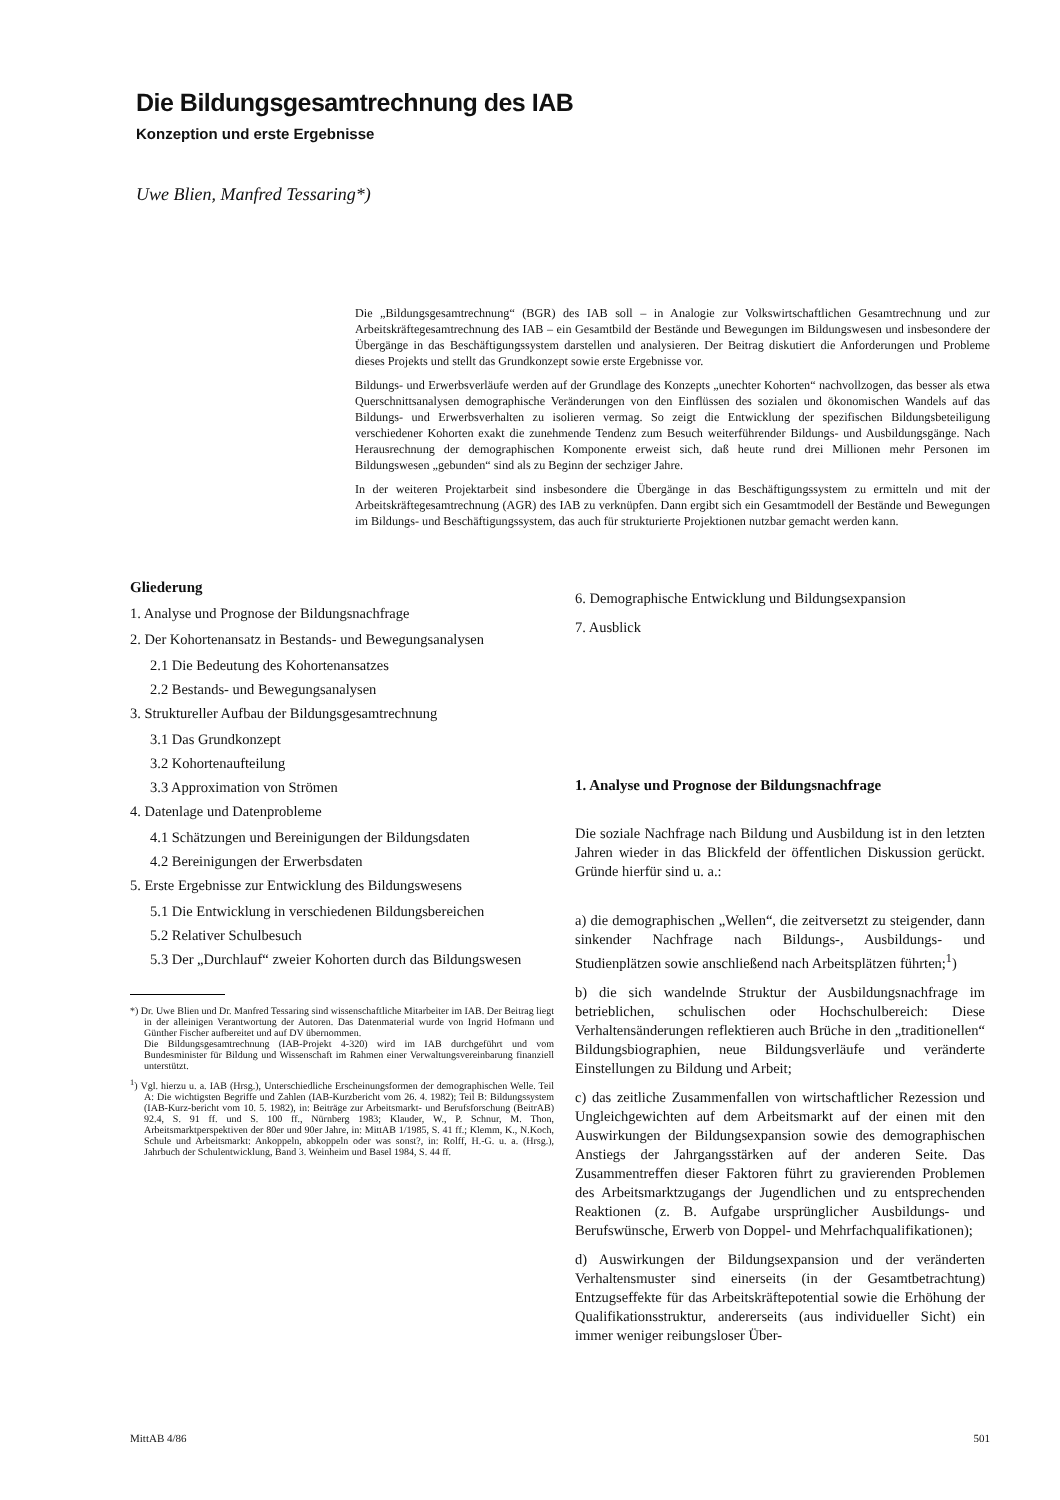Die Bildungsgesamtrechnung des IAB
Konzeption und erste Ergebnisse
Uwe Blien, Manfred Tessaring*)
Die „Bildungsgesamtrechnung“ (BGR) des IAB soll – in Analogie zur Volkswirtschaftlichen Gesamtrechnung und zur Arbeitskräftegesamtrechnung des IAB – ein Gesamtbild der Bestände und Bewegungen im Bildungswesen und insbesondere der Übergänge in das Beschäftigungssystem darstellen und analysieren. Der Beitrag diskutiert die Anforderungen und Probleme dieses Projekts und stellt das Grundkonzept sowie erste Ergebnisse vor.
Bildungs- und Erwerbsverläufe werden auf der Grundlage des Konzepts „unechter Kohorten“ nachvollzogen, das besser als etwa Querschnittsanalysen demographische Veränderungen von den Einflüssen des sozialen und ökonomischen Wandels auf das Bildungs- und Erwerbsverhalten zu isolieren vermag. So zeigt die Entwicklung der spezifischen Bildungsbeteiligung verschiedener Kohorten exakt die zunehmende Tendenz zum Besuch weiterführender Bildungs- und Ausbildungsgänge. Nach Herausrechnung der demographischen Komponente erweist sich, daß heute rund drei Millionen mehr Personen im Bildungswesen „gebunden“ sind als zu Beginn der sechziger Jahre.
In der weiteren Projektarbeit sind insbesondere die Übergänge in das Beschäftigungssystem zu ermitteln und mit der Arbeitskräftegesamtrechnung (AGR) des IAB zu verknüpfen. Dann ergibt sich ein Gesamtmodell der Bestände und Bewegungen im Bildungs- und Beschäftigungssystem, das auch für strukturierte Projektionen nutzbar gemacht werden kann.
Gliederung
1. Analyse und Prognose der Bildungsnachfrage
2. Der Kohortenansatz in Bestands- und Bewegungsanalysen
2.1 Die Bedeutung des Kohortenansatzes
2.2 Bestands- und Bewegungsanalysen
3. Struktureller Aufbau der Bildungsgesamtrechnung
3.1 Das Grundkonzept
3.2 Kohortenaufteilung
3.3 Approximation von Strömen
4. Datenlage und Datenprobleme
4.1 Schätzungen und Bereinigungen der Bildungsdaten
4.2 Bereinigungen der Erwerbsdaten
5. Erste Ergebnisse zur Entwicklung des Bildungswesens
5.1 Die Entwicklung in verschiedenen Bildungsbereichen
5.2 Relativer Schulbesuch
5.3 Der „Durchlauf“ zweier Kohorten durch das Bildungswesen
*) Dr. Uwe Blien und Dr. Manfred Tessaring sind wissenschaftliche Mitarbeiter im IAB. Der Beitrag liegt in der alleinigen Verantwortung der Autoren. Das Datenmaterial wurde von Ingrid Hofmann und Günther Fischer aufbereitet und auf DV übernommen.
Die Bildungsgesamtrechnung (IAB-Projekt 4-320) wird im IAB durchgeführt und vom Bundesminister für Bildung und Wissenschaft im Rahmen einer Verwaltungsvereinbarung finanziell unterstützt.
<sup>1</sup>) Vgl. hierzu u. a. IAB (Hrsg.), Unterschiedliche Erscheinungsformen der demographischen Welle. Teil A: Die wichtigsten Begriffe und Zahlen (IAB-Kurzbericht vom 26. 4. 1982); Teil B: Bildungssystem (IAB-Kurz-bericht vom 10. 5. 1982), in: Beiträge zur Arbeitsmarkt- und Berufsforschung (BeitrAB) 92.4, S. 91 ff. und S. 100 ff., Nürnberg 1983; Klauder, W., P. Schnur, M. Thon, Arbeitsmarktperspektiven der 80er und 90er Jahre, in: MittAB 1/1985, S. 41 ff.; Klemm, K., N.Koch, Schule und Arbeitsmarkt: Ankoppeln, abkoppeln oder was sonst?, in: Rolff, H.-G. u. a. (Hrsg.), Jahrbuch der Schulentwicklung, Band 3. Weinheim und Basel 1984, S. 44 ff.
6. Demographische Entwicklung und Bildungsexpansion
7. Ausblick
1. Analyse und Prognose der Bildungsnachfrage
Die soziale Nachfrage nach Bildung und Ausbildung ist in den letzten Jahren wieder in das Blickfeld der öffentlichen Diskussion gerückt. Gründe hierfür sind u. a.:
a) die demographischen „Wellen“, die zeitversetzt zu steigender, dann sinkender Nachfrage nach Bildungs-, Ausbildungs- und Studienplätzen sowie anschließend nach Arbeitsplätzen führten;<sup>1</sup>)
b) die sich wandelnde Struktur der Ausbildungsnachfrage im betrieblichen, schulischen oder Hochschulbereich: Diese Verhaltensänderungen reflektieren auch Brüche in den „traditionellen“ Bildungsbiographien, neue Bildungsverläufe und veränderte Einstellungen zu Bildung und Arbeit;
c) das zeitliche Zusammenfallen von wirtschaftlicher Rezession und Ungleichgewichten auf dem Arbeitsmarkt auf der einen mit den Auswirkungen der Bildungsexpansion sowie des demographischen Anstiegs der Jahrgangsstärken auf der anderen Seite. Das Zusammentreffen dieser Faktoren führt zu gravierenden Problemen des Arbeitsmarktzugangs der Jugendlichen und zu entsprechenden Reaktionen (z. B. Aufgabe ursprünglicher Ausbildungs- und Berufswünsche, Erwerb von Doppel- und Mehrfachqualifikationen);
d) Auswirkungen der Bildungsexpansion und der veränderten Verhaltensmuster sind einerseits (in der Gesamtbetrachtung) Entzugseffekte für das Arbeitskräftepotential sowie die Erhöhung der Qualifikationsstruktur, andererseits (aus individueller Sicht) ein immer weniger reibungsloser Über-
MittAB 4/86 501